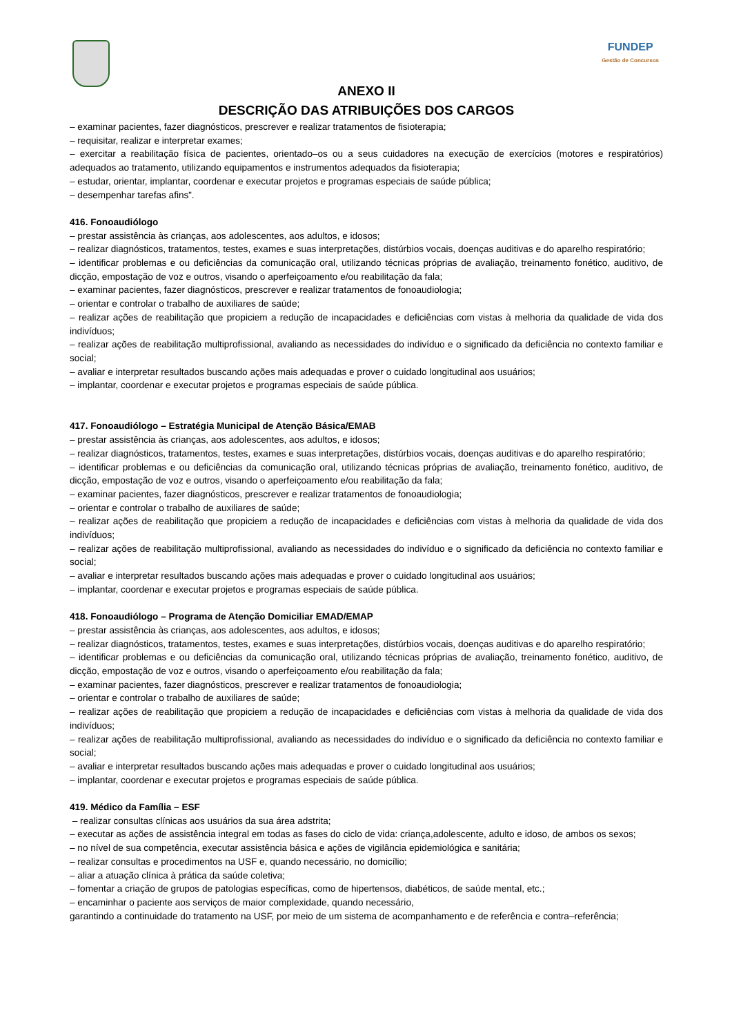FUNDEP
Gestão de Concursos
ANEXO II
DESCRIÇÃO DAS ATRIBUIÇÕES DOS CARGOS
– examinar pacientes, fazer diagnósticos, prescrever e realizar tratamentos de fisioterapia;
– requisitar, realizar e interpretar exames;
– exercitar a reabilitação física de pacientes, orientado–os ou a seus cuidadores na execução de exercícios (motores e respiratórios) adequados ao tratamento, utilizando equipamentos e instrumentos adequados da fisioterapia;
– estudar, orientar, implantar, coordenar e executar projetos e programas especiais de saúde pública;
– desempenhar tarefas afins”.
416. Fonoaudiólogo
– prestar assistência às crianças, aos adolescentes, aos adultos, e idosos;
– realizar diagnósticos, tratamentos, testes, exames e suas interpretações, distúrbios vocais, doenças auditivas e do aparelho respiratório;
– identificar problemas e ou deficiências da comunicação oral, utilizando técnicas próprias de avaliação, treinamento fonético, auditivo, de dicção, empostação de voz e outros, visando o aperfeiçoamento e/ou reabilitação da fala;
– examinar pacientes, fazer diagnósticos, prescrever e realizar tratamentos de fonoaudiologia;
– orientar e controlar o trabalho de auxiliares de saúde;
– realizar ações de reabilitação que propiciem a redução de incapacidades e deficiências com vistas à melhoria da qualidade de vida dos indivíduos;
– realizar ações de reabilitação multiprofissional, avaliando as necessidades do indivíduo e o significado da deficiência no contexto familiar e social;
– avaliar e interpretar resultados buscando ações mais adequadas e prover o cuidado longitudinal aos usuários;
– implantar, coordenar e executar projetos e programas especiais de saúde pública.
417. Fonoaudiólogo – Estratégia Municipal de Atenção Básica/EMAB
– prestar assistência às crianças, aos adolescentes, aos adultos, e idosos;
– realizar diagnósticos, tratamentos, testes, exames e suas interpretações, distúrbios vocais, doenças auditivas e do aparelho respiratório;
– identificar problemas e ou deficiências da comunicação oral, utilizando técnicas próprias de avaliação, treinamento fonético, auditivo, de dicção, empostação de voz e outros, visando o aperfeiçoamento e/ou reabilitação da fala;
– examinar pacientes, fazer diagnósticos, prescrever e realizar tratamentos de fonoaudiologia;
– orientar e controlar o trabalho de auxiliares de saúde;
– realizar ações de reabilitação que propiciem a redução de incapacidades e deficiências com vistas à melhoria da qualidade de vida dos indivíduos;
– realizar ações de reabilitação multiprofissional, avaliando as necessidades do indivíduo e o significado da deficiência no contexto familiar e social;
– avaliar e interpretar resultados buscando ações mais adequadas e prover o cuidado longitudinal aos usuários;
– implantar, coordenar e executar projetos e programas especiais de saúde pública.
418. Fonoaudiólogo – Programa de Atenção Domiciliar EMAD/EMAP
– prestar assistência às crianças, aos adolescentes, aos adultos, e idosos;
– realizar diagnósticos, tratamentos, testes, exames e suas interpretações, distúrbios vocais, doenças auditivas e do aparelho respiratório;
– identificar problemas e ou deficiências da comunicação oral, utilizando técnicas próprias de avaliação, treinamento fonético, auditivo, de dicção, empostação de voz e outros, visando o aperfeiçoamento e/ou reabilitação da fala;
– examinar pacientes, fazer diagnósticos, prescrever e realizar tratamentos de fonoaudiologia;
– orientar e controlar o trabalho de auxiliares de saúde;
– realizar ações de reabilitação que propiciem a redução de incapacidades e deficiências com vistas à melhoria da qualidade de vida dos indivíduos;
– realizar ações de reabilitação multiprofissional, avaliando as necessidades do indivíduo e o significado da deficiência no contexto familiar e social;
– avaliar e interpretar resultados buscando ações mais adequadas e prover o cuidado longitudinal aos usuários;
– implantar, coordenar e executar projetos e programas especiais de saúde pública.
419. Médico da Família – ESF
– realizar consultas clínicas aos usuários da sua área adstrita;
– executar as ações de assistência integral em todas as fases do ciclo de vida: criança,adolescente, adulto e idoso, de ambos os sexos;
– no nível de sua competência, executar assistência básica e ações de vigilância epidemiológica e sanitária;
– realizar consultas e procedimentos na USF e, quando necessário, no domicílio;
– aliar a atuação clínica à prática da saúde coletiva;
– fomentar a criação de grupos de patologias específicas, como de hipertensos, diabéticos, de saúde mental, etc.;
– encaminhar o paciente aos serviços de maior complexidade, quando necessário,
garantindo a continuidade do tratamento na USF, por meio de um sistema de acompanhamento e de referência e contra–referência;